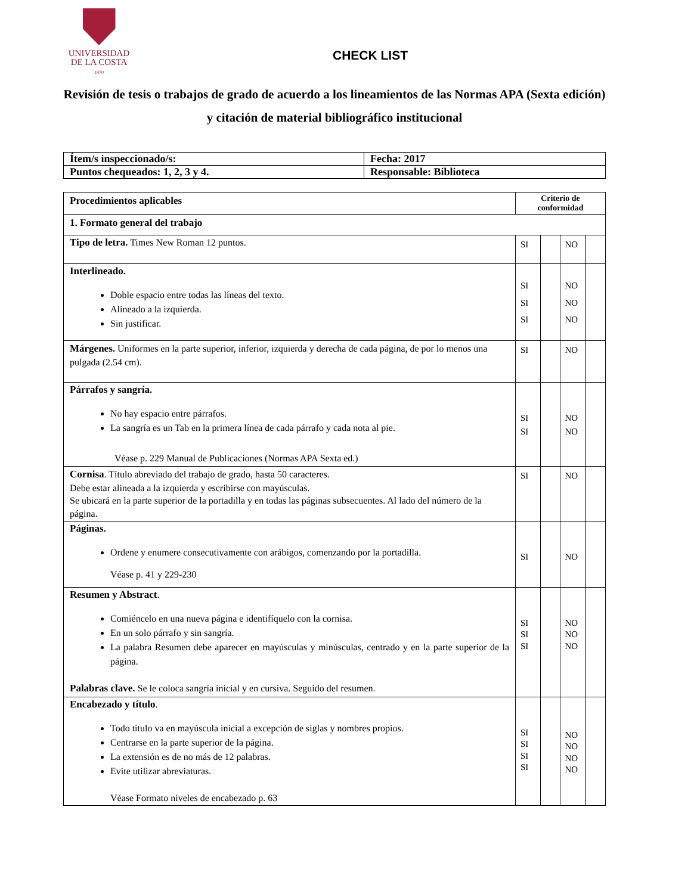UNIVERSIDAD
DE LA COSTA
1970
CHECK LIST
Revisión de tesis o trabajos de grado de acuerdo a los lineamientos de las Normas APA (Sexta edición) y citación de material bibliográfico institucional
| Ítem/s inspeccionado/s: | Fecha: 2017 |
| Puntos chequeados: 1, 2, 3 y 4. | Responsable: Biblioteca |
| Procedimientos aplicables | Criterio de conformidad | | | |
| --- | --- | --- | --- | --- |
| 1. Formato general del trabajo | | | | |
| Tipo de letra. Times New Roman 12 puntos. | SI | | NO | |
| Interlineado. Doble espacio entre todas las líneas del texto. Alineado a la izquierda. Sin justificar. | SI SI SI | | NO NO NO | |
| Márgenes. Uniformes en la parte superior, inferior, izquierda y derecha de cada página, de por lo menos una pulgada (2.54 cm). | SI | | NO | |
| Párrafos y sangría. No hay espacio entre párrafos. La sangría es un Tab en la primera línea de cada párrafo y cada nota al pie. Véase p. 229 Manual de Publicaciones (Normas APA Sexta ed.) | SI SI | | NO NO | |
| Cornisa . Título abreviado del trabajo de grado, hasta 50 caracteres. Debe estar alineada a la izquierda y escribirse con mayúsculas. Se ubicará en la parte superior de la portadilla y en todas las páginas subsecuentes. Al lado del número de la página. | SI | | NO | |
| Páginas. Ordene y enumere consecutivamente con arábigos, comenzando por la portadilla. Véase p. 41 y 229-230 | SI | | NO | |
| Resumen y Abstract . Comiéncelo en una nueva página e identifíquelo con la cornisa. En un solo párrafo y sin sangría. La palabra Resumen debe aparecer en mayúsculas y minúsculas, centrado y en la parte superior de la página. Palabras clave. Se le coloca sangría inicial y en cursiva. Seguido del resumen. | SI SI SI | | NO NO NO | |
| Encabezado y título . Todo título va en mayúscula inicial a excepción de siglas y nombres propios. Centrarse en la parte superior de la página. La extensión es de no más de 12 palabras. Evite utilizar abreviaturas. Véase Formato niveles de encabezado p. 63 | SI SI SI SI | | NO NO NO NO | |